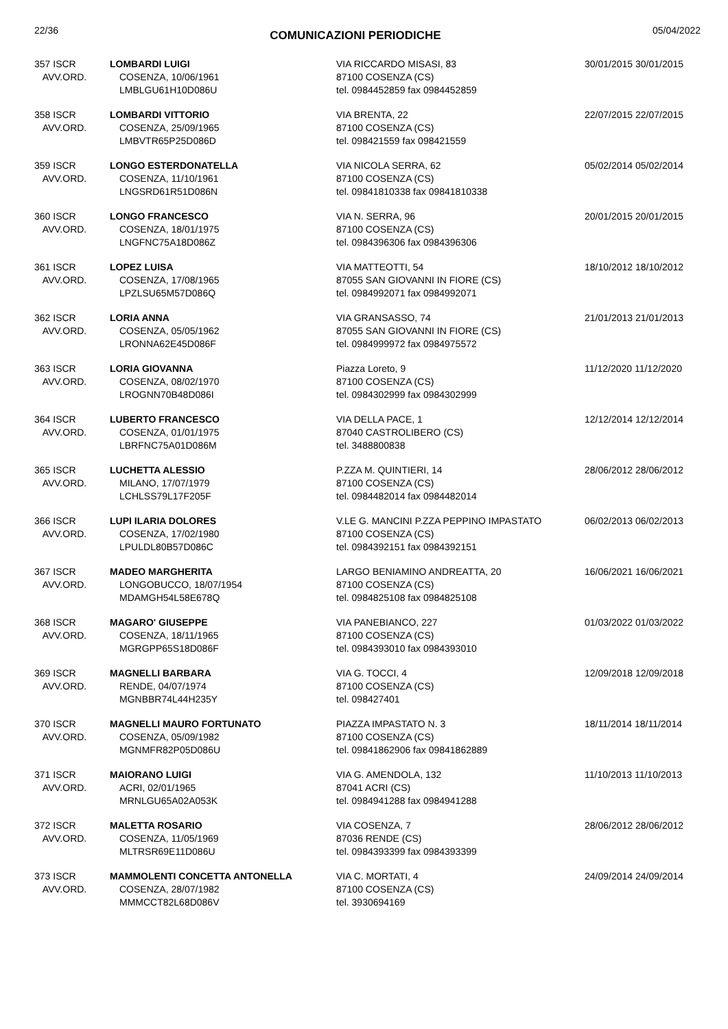22/36 COMUNICAZIONI PERIODICHE 05/04/2022
| 357 ISCR AVV.ORD. | LOMBARDI LUIGI COSENZA, 10/06/1961 LMBLGU61H10D086U | VIA RICCARDO MISASI, 83 87100 COSENZA (CS) tel. 0984452859 fax 0984452859 | 30/01/2015 30/01/2015 |
| 358 ISCR AVV.ORD. | LOMBARDI VITTORIO COSENZA, 25/09/1965 LMBVTR65P25D086D | VIA BRENTA, 22 87100 COSENZA (CS) tel. 098421559 fax 098421559 | 22/07/2015 22/07/2015 |
| 359 ISCR AVV.ORD. | LONGO ESTERDONATELLA COSENZA, 11/10/1961 LNGSRD61R51D086N | VIA NICOLA SERRA, 62 87100 COSENZA (CS) tel. 09841810338 fax 09841810338 | 05/02/2014 05/02/2014 |
| 360 ISCR AVV.ORD. | LONGO FRANCESCO COSENZA, 18/01/1975 LNGFNC75A18D086Z | VIA N. SERRA, 96 87100 COSENZA (CS) tel. 0984396306 fax 0984396306 | 20/01/2015 20/01/2015 |
| 361 ISCR AVV.ORD. | LOPEZ LUISA COSENZA, 17/08/1965 LPZLSU65M57D086Q | VIA MATTEOTTI, 54 87055 SAN GIOVANNI IN FIORE (CS) tel. 0984992071 fax 0984992071 | 18/10/2012 18/10/2012 |
| 362 ISCR AVV.ORD. | LORIA ANNA COSENZA, 05/05/1962 LRONNA62E45D086F | VIA GRANSASSO, 74 87055 SAN GIOVANNI IN FIORE (CS) tel. 0984999972 fax 0984975572 | 21/01/2013 21/01/2013 |
| 363 ISCR AVV.ORD. | LORIA GIOVANNA COSENZA, 08/02/1970 LROGNN70B48D086I | Piazza Loreto, 9 87100 COSENZA (CS) tel. 0984302999 fax 0984302999 | 11/12/2020 11/12/2020 |
| 364 ISCR AVV.ORD. | LUBERTO FRANCESCO COSENZA, 01/01/1975 LBRFNC75A01D086M | VIA DELLA PACE, 1 87040 CASTROLIBERO (CS) tel. 3488800838 | 12/12/2014 12/12/2014 |
| 365 ISCR AVV.ORD. | LUCHETTA ALESSIO MILANO, 17/07/1979 LCHLSS79L17F205F | P.ZZA M. QUINTIERI, 14 87100 COSENZA (CS) tel. 0984482014 fax 0984482014 | 28/06/2012 28/06/2012 |
| 366 ISCR AVV.ORD. | LUPI ILARIA DOLORES COSENZA, 17/02/1980 LPULDL80B57D086C | V.LE G. MANCINI P.ZZA PEPPINO IMPASTATO 87100 COSENZA (CS) tel. 0984392151 fax 0984392151 | 06/02/2013 06/02/2013 |
| 367 ISCR AVV.ORD. | MADEO MARGHERITA LONGOBUCCO, 18/07/1954 MDAMGH54L58E678Q | LARGO BENIAMINO ANDREATTA, 20 87100 COSENZA (CS) tel. 0984825108 fax 0984825108 | 16/06/2021 16/06/2021 |
| 368 ISCR AVV.ORD. | MAGARO' GIUSEPPE COSENZA, 18/11/1965 MGRGPP65S18D086F | VIA PANEBIANCO, 227 87100 COSENZA (CS) tel. 0984393010 fax 0984393010 | 01/03/2022 01/03/2022 |
| 369 ISCR AVV.ORD. | MAGNELLI BARBARA RENDE, 04/07/1974 MGNBBR74L44H235Y | VIA G. TOCCI, 4 87100 COSENZA (CS) tel. 098427401 | 12/09/2018 12/09/2018 |
| 370 ISCR AVV.ORD. | MAGNELLI MAURO FORTUNATO COSENZA, 05/09/1982 MGNMFR82P05D086U | PIAZZA IMPASTATO N. 3 87100 COSENZA (CS) tel. 09841862906 fax 09841862889 | 18/11/2014 18/11/2014 |
| 371 ISCR AVV.ORD. | MAIORANO LUIGI ACRI, 02/01/1965 MRNLGU65A02A053K | VIA G. AMENDOLA, 132 87041 ACRI (CS) tel. 0984941288 fax 0984941288 | 11/10/2013 11/10/2013 |
| 372 ISCR AVV.ORD. | MALETTA ROSARIO COSENZA, 11/05/1969 MLTRSR69E11D086U | VIA COSENZA, 7 87036 RENDE (CS) tel. 0984393399 fax 0984393399 | 28/06/2012 28/06/2012 |
| 373 ISCR AVV.ORD. | MAMMOLENTI CONCETTA ANTONELLA COSENZA, 28/07/1982 MMMCCT82L68D086V | VIA C. MORTATI, 4 87100 COSENZA (CS) tel. 3930694169 | 24/09/2014 24/09/2014 |